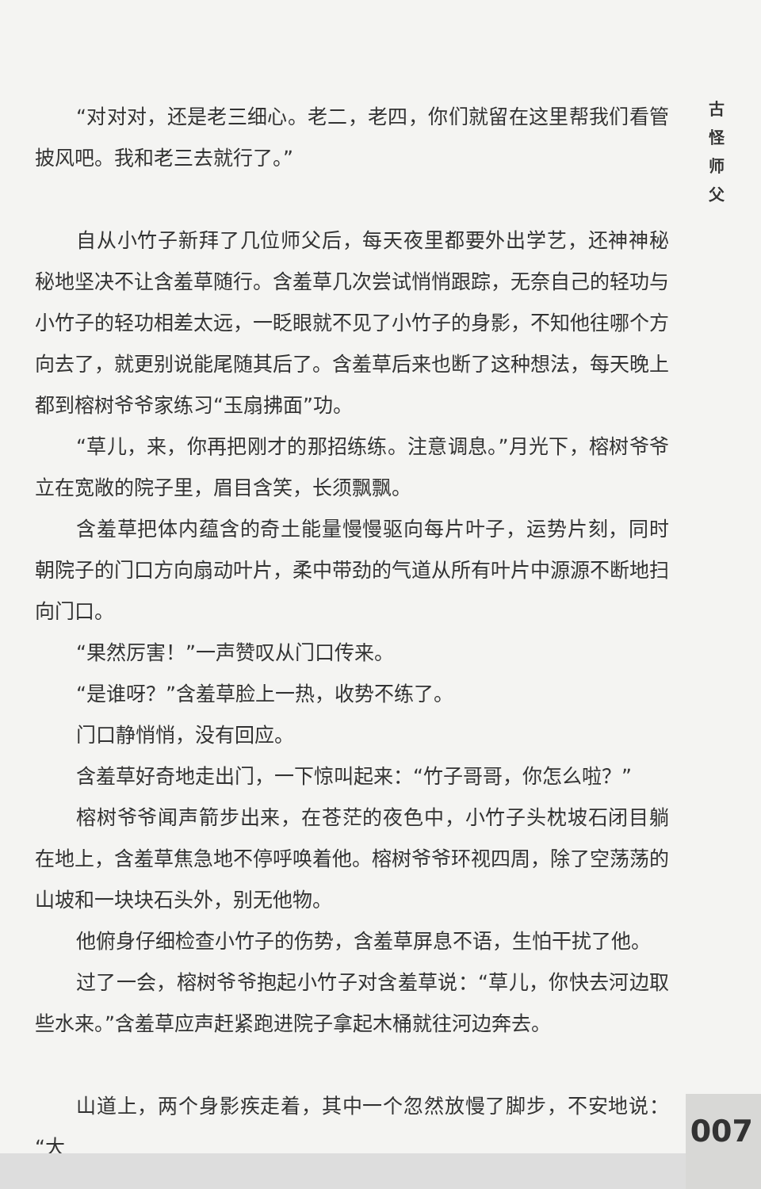“对对对，还是老三细心。老二，老四，你们就留在这里帮我们看管披风吧。我和老三去就行了。”
自从小竹子新拜了几位师父后，每天夜里都要外出学艺，还神神秘秘地坚决不让含羞草随行。含羞草几次尝试悄悄跟踪，无奈自己的轻功与小竹子的轻功相差太远，一眨眼就不见了小竹子的身影，不知他往哪个方向去了，就更别说能尾随其后了。含羞草后来也断了这种想法，每天晚上都到榕树爷爷家练习“玉扇拂面”功。
“草儿，来，你再把刚才的那招练练。注意调息。”月光下，榕树爷爷立在宽敞的院子里，眉目含笑，长须飘飘。
含羞草把体内蕴含的奇土能量慢慢驱向每片叶子，运势片刻，同时朝院子的门口方向扇动叶片，柔中带劲的气道从所有叶片中源源不断地扫向门口。
“果然厉害！”一声赞叹从门口传来。
“是谁呀？”含羞草脸上一热，收势不练了。
门口静悄悄，没有回应。
含羞草好奇地走出门，一下惊叫起来：“竹子哥哥，你怎么啦？”
榕树爷爷闻声箭步出来，在苍茫的夜色中，小竹子头枕坡石闭目躺在地上，含羞草焦急地不停呼唤着他。榕树爷爷环视四周，除了空荡荡的山坡和一块块石头外，别无他物。
他俯身仔细检查小竹子的伤势，含羞草屏息不语，生怕干扰了他。
过了一会，榕树爷爷抱起小竹子对含羞草说：“草儿，你快去河边取些水来。”含羞草应声赶紧跑进院子拿起木桶就往河边奔去。
山道上，两个身影疾走着，其中一个忽然放慢了脚步，不安地说：“大
古
怪
师
父
007